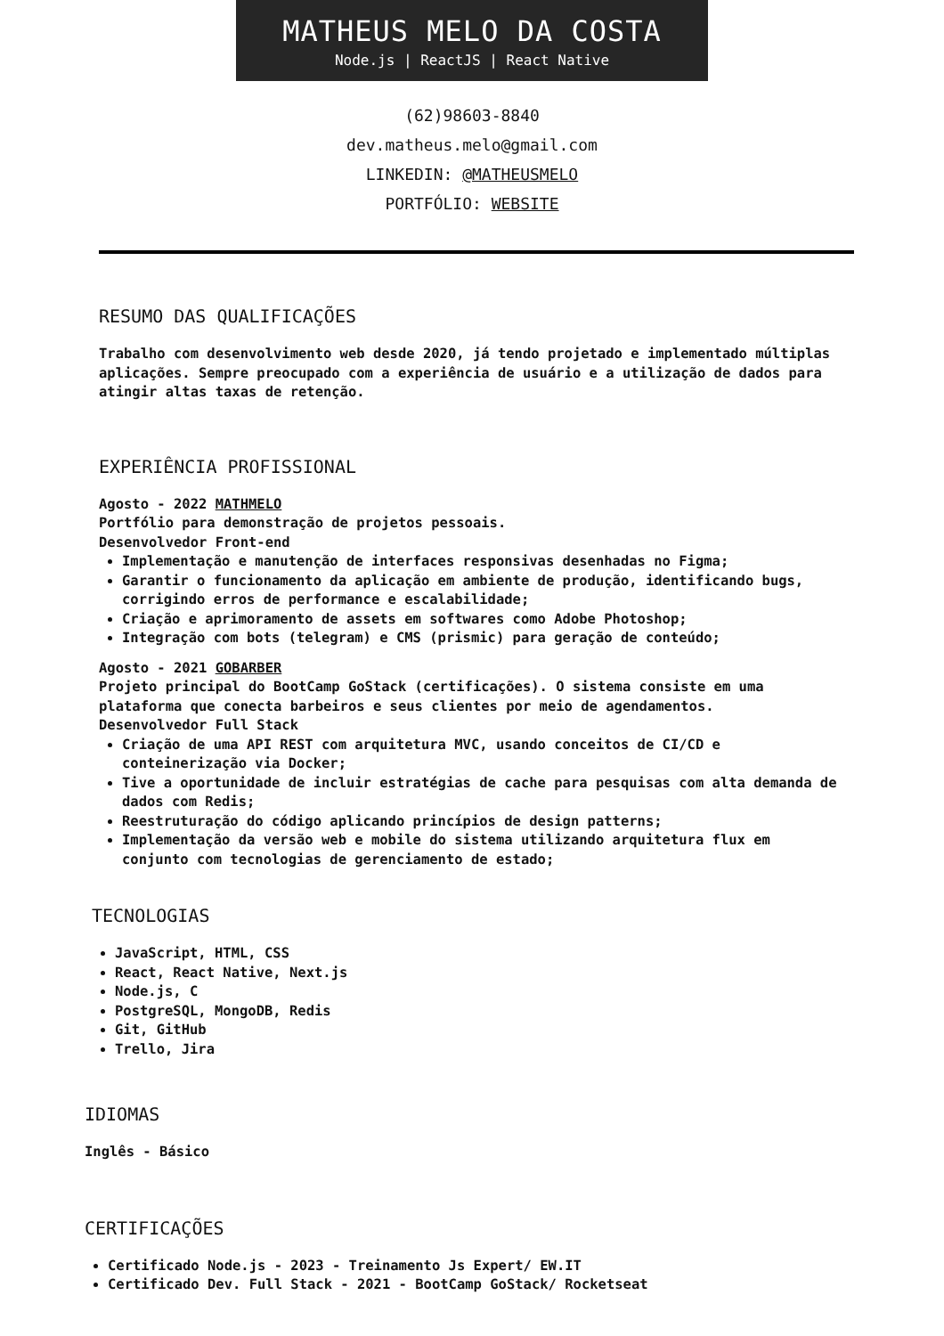MATHEUS MELO DA COSTA
Node.js | ReactJS | React Native
(62)98603-8840
dev.matheus.melo@gmail.com
LINKEDIN: @MATHEUSMELO
PORTFÓLIO: WEBSITE
RESUMO DAS QUALIFICAÇÕES
Trabalho com desenvolvimento web desde 2020, já tendo projetado e implementado múltiplas aplicações. Sempre preocupado com a experiência de usuário e a utilização de dados para atingir altas taxas de retenção.
EXPERIÊNCIA PROFISSIONAL
Agosto - 2022 MATHMELO
Portfólio para demonstração de projetos pessoais.
Desenvolvedor Front-end
Implementação e manutenção de interfaces responsivas desenhadas no Figma;
Garantir o funcionamento da aplicação em ambiente de produção, identificando bugs, corrigindo erros de performance e escalabilidade;
Criação e aprimoramento de assets em softwares como Adobe Photoshop;
Integração com bots (telegram) e CMS (prismic) para geração de conteúdo;
Agosto - 2021 GOBARBER
Projeto principal do BootCamp GoStack (certificações). O sistema consiste em uma plataforma que conecta barbeiros e seus clientes por meio de agendamentos.
Desenvolvedor Full Stack
Criação de uma API REST com arquitetura MVC, usando conceitos de CI/CD e conteinerização via Docker;
Tive a oportunidade de incluir estratégias de cache para pesquisas com alta demanda de dados com Redis;
Reestruturação do código aplicando princípios de design patterns;
Implementação da versão web e mobile do sistema utilizando arquitetura flux em conjunto com tecnologias de gerenciamento de estado;
TECNOLOGIAS
JavaScript, HTML, CSS
React, React Native, Next.js
Node.js, C
PostgreSQL, MongoDB, Redis
Git, GitHub
Trello, Jira
IDIOMAS
Inglês - Básico
CERTIFICAÇÕES
Certificado Node.js - 2023 - Treinamento Js Expert/ EW.IT
Certificado Dev. Full Stack - 2021 - BootCamp GoStack/ Rocketseat